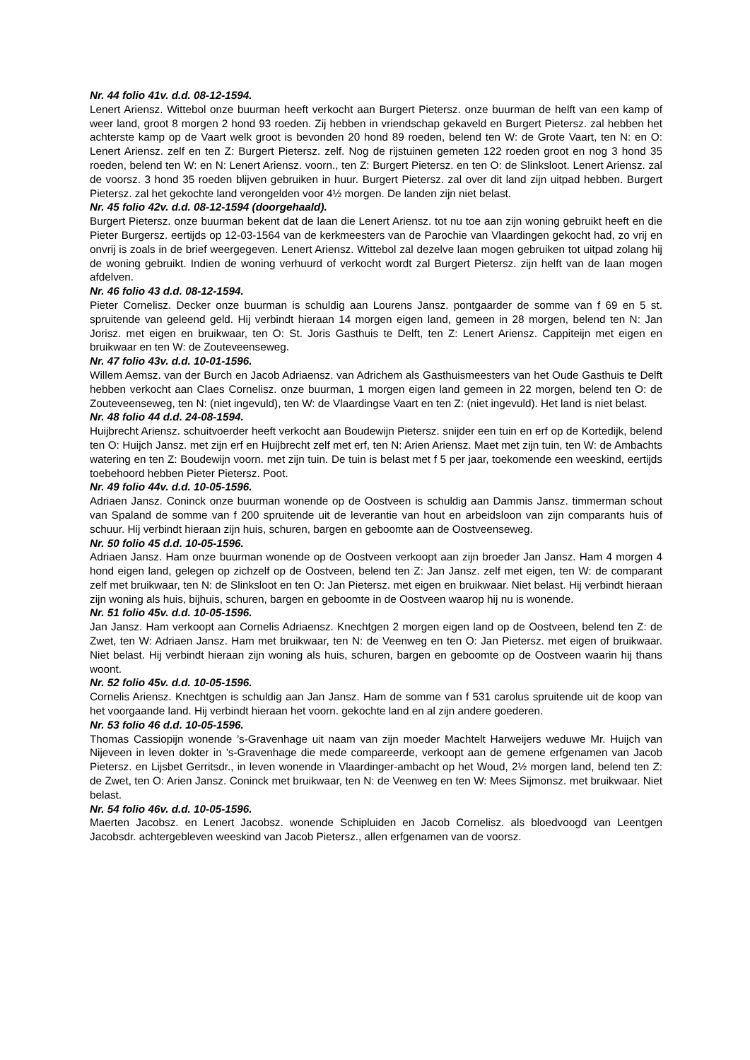Nr. 44 folio 41v. d.d. 08-12-1594.
Lenert Ariensz. Wittebol onze buurman heeft verkocht aan Burgert Pietersz. onze buurman de helft van een kamp of weer land, groot 8 morgen 2 hond 93 roeden. Zij hebben in vriendschap gekaveld en Burgert Pietersz. zal hebben het achterste kamp op de Vaart welk groot is bevonden 20 hond 89 roeden, belend ten W: de Grote Vaart, ten N: en O: Lenert Ariensz. zelf en ten Z: Burgert Pietersz. zelf. Nog de rijstuinen gemeten 122 roeden groot en nog 3 hond 35 roeden, belend ten W: en N: Lenert Ariensz. voorn., ten Z: Burgert Pietersz. en ten O: de Slinksloot. Lenert Ariensz. zal de voorsz. 3 hond 35 roeden blijven gebruiken in huur. Burgert Pietersz. zal over dit land zijn uitpad hebben. Burgert Pietersz. zal het gekochte land verongelden voor 4½ morgen. De landen zijn niet belast.
Nr. 45 folio 42v. d.d. 08-12-1594 (doorgehaald).
Burgert Pietersz. onze buurman bekent dat de laan die Lenert Ariensz. tot nu toe aan zijn woning gebruikt heeft en die Pieter Burgersz. eertijds op 12-03-1564 van de kerkmeesters van de Parochie van Vlaardingen gekocht had, zo vrij en onvrij is zoals in de brief weergegeven. Lenert Ariensz. Wittebol zal dezelve laan mogen gebruiken tot uitpad zolang hij de woning gebruikt. Indien de woning verhuurd of verkocht wordt zal Burgert Pietersz. zijn helft van de laan mogen afdelven.
Nr. 46 folio 43 d.d. 08-12-1594.
Pieter Cornelisz. Decker onze buurman is schuldig aan Lourens Jansz. pontgaarder de somme van f 69 en 5 st. spruitende van geleend geld. Hij verbindt hieraan 14 morgen eigen land, gemeen in 28 morgen, belend ten N: Jan Jorisz. met eigen en bruikwaar, ten O: St. Joris Gasthuis te Delft, ten Z: Lenert Ariensz. Cappiteijn met eigen en bruikwaar en ten W: de Zouteveenseweg.
Nr. 47 folio 43v. d.d. 10-01-1596.
Willem Aemsz. van der Burch en Jacob Adriaensz. van Adrichem als Gasthuismeesters van het Oude Gasthuis te Delft hebben verkocht aan Claes Cornelisz. onze buurman, 1 morgen eigen land gemeen in 22 morgen, belend ten O: de Zouteveenseweg, ten N: (niet ingevuld), ten W: de Vlaardingse Vaart en ten Z: (niet ingevuld). Het land is niet belast.
Nr. 48 folio 44 d.d. 24-08-1594.
Huijbrecht Ariensz. schuitvoerder heeft verkocht aan Boudewijn Pietersz. snijder een tuin en erf op de Kortedijk, belend ten O: Huijch Jansz. met zijn erf en Huijbrecht zelf met erf, ten N: Arien Ariensz. Maet met zijn tuin, ten W: de Ambachts watering en ten Z: Boudewijn voorn. met zijn tuin. De tuin is belast met f 5 per jaar, toekomende een weeskind, eertijds toebehoord hebben Pieter Pietersz. Poot.
Nr. 49 folio 44v. d.d. 10-05-1596.
Adriaen Jansz. Coninck onze buurman wonende op de Oostveen is schuldig aan Dammis Jansz. timmerman schout van Spaland de somme van f 200 spruitende uit de leverantie van hout en arbeidsloon van zijn comparants huis of schuur. Hij verbindt hieraan zijn huis, schuren, bargen en geboomte aan de Oostveenseweg.
Nr. 50 folio 45 d.d. 10-05-1596.
Adriaen Jansz. Ham onze buurman wonende op de Oostveen verkoopt aan zijn broeder Jan Jansz. Ham 4 morgen 4 hond eigen land, gelegen op zichzelf op de Oostveen, belend ten Z: Jan Jansz. zelf met eigen, ten W: de comparant zelf met bruikwaar, ten N: de Slinksloot en ten O: Jan Pietersz. met eigen en bruikwaar. Niet belast. Hij verbindt hieraan zijn woning als huis, bijhuis, schuren, bargen en geboomte in de Oostveen waarop hij nu is wonende.
Nr. 51 folio 45v. d.d. 10-05-1596.
Jan Jansz. Ham verkoopt aan Cornelis Adriaensz. Knechtgen 2 morgen eigen land op de Oostveen, belend ten Z: de Zwet, ten W: Adriaen Jansz. Ham met bruikwaar, ten N: de Veenweg en ten O: Jan Pietersz. met eigen of bruikwaar. Niet belast. Hij verbindt hieraan zijn woning als huis, schuren, bargen en geboomte op de Oostveen waarin hij thans woont.
Nr. 52 folio 45v. d.d. 10-05-1596.
Cornelis Ariensz. Knechtgen is schuldig aan Jan Jansz. Ham de somme van f 531 carolus spruitende uit de koop van het voorgaande land. Hij verbindt hieraan het voorn. gekochte land en al zijn andere goederen.
Nr. 53 folio 46 d.d. 10-05-1596.
Thomas Cassiopijn wonende ’s-Gravenhage uit naam van zijn moeder Machtelt Harweijers weduwe Mr. Huijch van Nijeveen in leven dokter in ’s-Gravenhage die mede compareerde, verkoopt aan de gemene erfgenamen van Jacob Pietersz. en Lijsbet Gerritsdr., in leven wonende in Vlaardinger-ambacht op het Woud, 2½ morgen land, belend ten Z: de Zwet, ten O: Arien Jansz. Coninck met bruikwaar, ten N: de Veenweg en ten W: Mees Sijmonsz. met bruikwaar. Niet belast.
Nr. 54 folio 46v. d.d. 10-05-1596.
Maerten Jacobsz. en Lenert Jacobsz. wonende Schipluiden en Jacob Cornelisz. als bloedvoogd van Leentgen Jacobsdr. achtergebleven weeskind van Jacob Pietersz., allen erfgenamen van de voorsz.